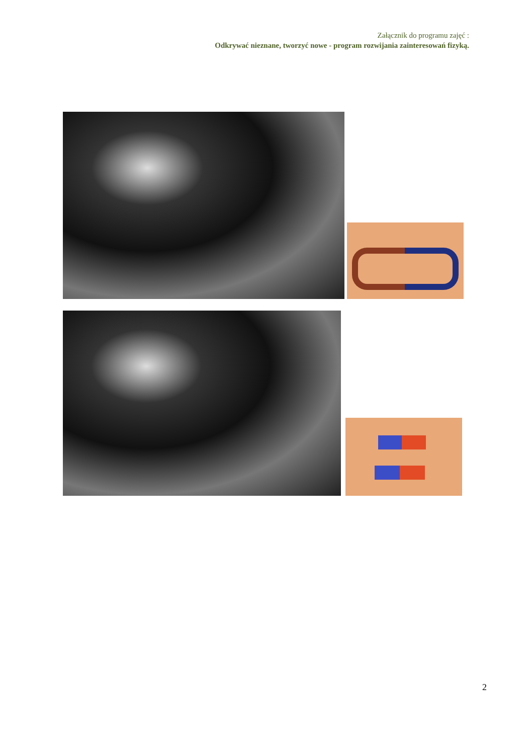Załącznik do programu zajęć :
Odkrywać nieznane, tworzyć nowe - program rozwijania zainteresowań fizyką.
2